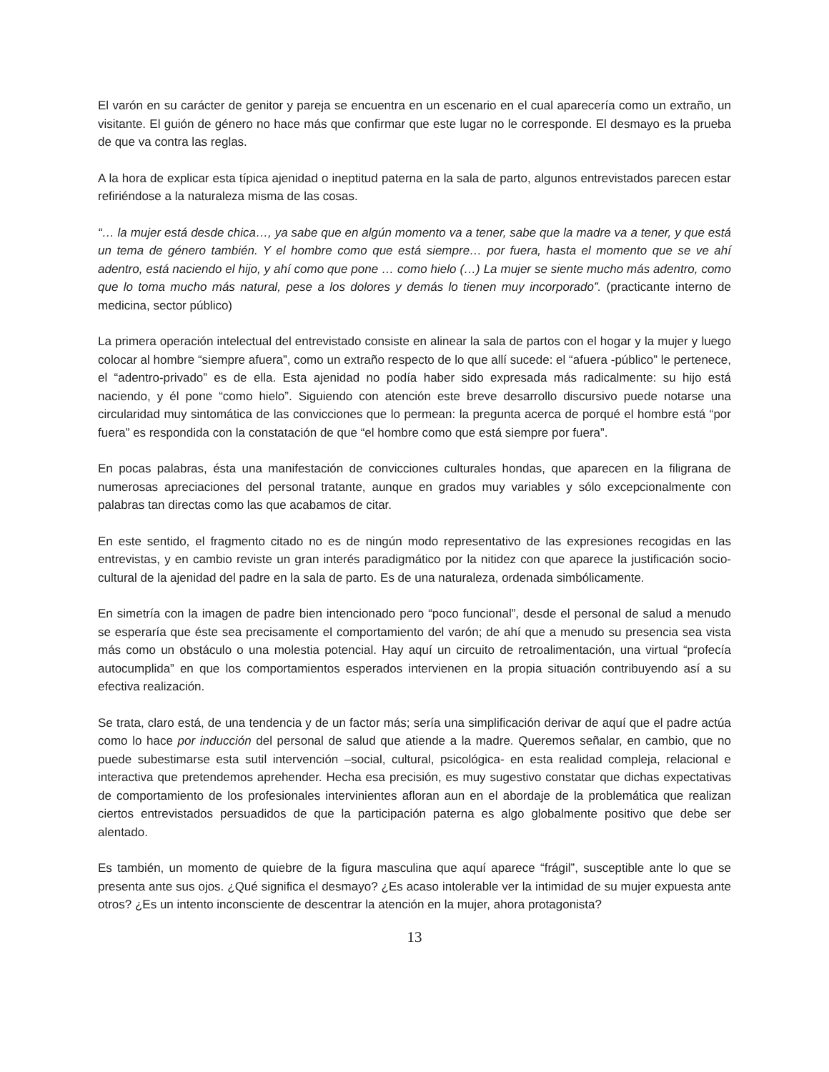El varón en su carácter de genitor y pareja se encuentra en un escenario en el cual aparecería como un extraño, un visitante. El guión de género no hace más que confirmar que este lugar no le corresponde. El desmayo es la prueba de que va contra las reglas.
A la hora de explicar esta típica ajenidad o ineptitud paterna en la sala de parto, algunos entrevistados parecen estar refiriéndose a la naturaleza misma de las cosas.
“… la mujer está desde chica…, ya sabe que en algún momento va a tener, sabe que la madre va a tener, y que está un tema de género también. Y el hombre como que está siempre… por fuera, hasta el momento que se ve ahí adentro, está naciendo el hijo, y ahí como que pone … como hielo (…) La mujer se siente mucho más adentro, como que lo toma mucho más natural, pese a los dolores y demás lo tienen muy incorporado”. (practicante interno de medicina, sector público)
La primera operación intelectual del entrevistado consiste en alinear la sala de partos con el hogar y la mujer y luego colocar al hombre “siempre afuera”, como un extraño respecto de lo que allí sucede: el “afuera -público” le pertenece, el “adentro-privado” es de ella. Esta ajenidad no podía haber sido expresada más radicalmente: su hijo está naciendo, y él pone “como hielo”. Siguiendo con atención este breve desarrollo discursivo puede notarse una circularidad muy sintomática de las convicciones que lo permean: la pregunta acerca de porqué el hombre está “por fuera” es respondida con la constatación de que “el hombre como que está siempre por fuera”.
En pocas palabras, ésta una manifestación de convicciones culturales hondas, que aparecen en la filigrana de numerosas apreciaciones del personal tratante, aunque en grados muy variables y sólo excepcionalmente con palabras tan directas como las que acabamos de citar.
En este sentido, el fragmento citado no es de ningún modo representativo de las expresiones recogidas en las entrevistas, y en cambio reviste un gran interés paradigmático por la nitidez con que aparece la justificación socio-cultural de la ajenidad del padre en la sala de parto. Es de una naturaleza, ordenada simbólicamente.
En simetría con la imagen de padre bien intencionado pero “poco funcional”, desde el personal de salud a menudo se esperaría que éste sea precisamente el comportamiento del varón; de ahí que a menudo su presencia sea vista más como un obstáculo o una molestia potencial. Hay aquí un circuito de retroalimentación, una virtual “profecía autocumplida” en que los comportamientos esperados intervienen en la propia situación contribuyendo así a su efectiva realización.
Se trata, claro está, de una tendencia y de un factor más; sería una simplificación derivar de aquí que el padre actúa como lo hace por inducción del personal de salud que atiende a la madre. Queremos señalar, en cambio, que no puede subestimarse esta sutil intervención –social, cultural, psicológica- en esta realidad compleja, relacional e interactiva que pretendemos aprehender. Hecha esa precisión, es muy sugestivo constatar que dichas expectativas de comportamiento de los profesionales intervinientes afloran aun en el abordaje de la problemática que realizan ciertos entrevistados persuadidos de que la participación paterna es algo globalmente positivo que debe ser alentado.
Es también, un momento de quiebre de la figura masculina que aquí aparece “frágil”, susceptible ante lo que se presenta ante sus ojos. ¿Qué significa el desmayo? ¿Es acaso intolerable ver la intimidad de su mujer expuesta ante otros? ¿Es un intento inconsciente de descentrar la atención en la mujer, ahora protagonista?
13